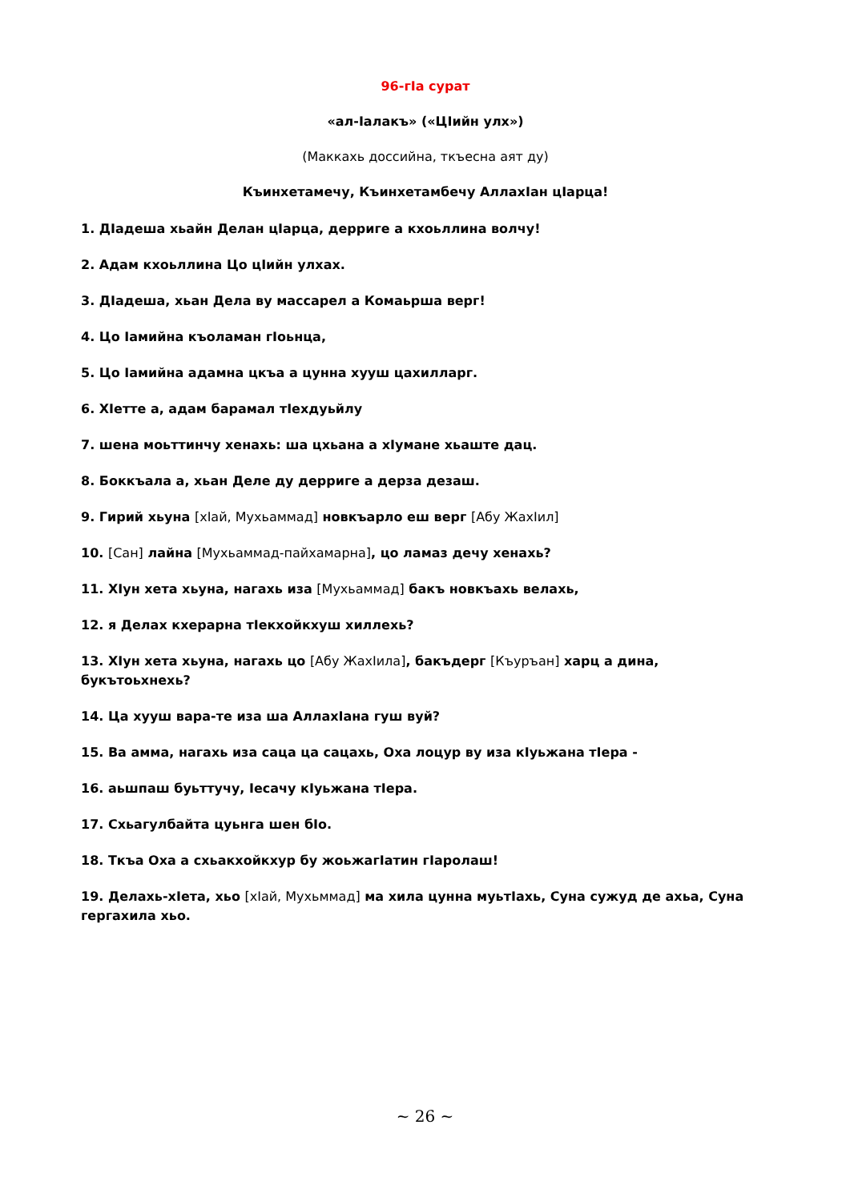96-гIа сурат
«ал-Iалакъ» («ЦIийн улх»)
(Маккахь доссийна, ткъесна аят ду)
Къинхетамечу, Къинхетамбечу АллахIан цIарца!
1. ДIадеша хьайн Делан цIарца, дерриге а кхоьллина волчу!
2. Адам кхоьллина Цо цIийн улхах.
3. ДIадеша, хьан Дела ву массарел а Комаьрша верг!
4. Цо Iамийна къоламан гIоьнца,
5. Цо Iамийна адамна цкъа а цунна хууш цахилларг.
6. ХIетте а, адам барамал тIехдуьйлу
7. шена моьттинчу хенахь: ша цхьана а хIумане хьаште дац.
8. Боккъала а, хьан Деле ду дерриге а дерза дезаш.
9. Гирий хьуна [хIай, Мухьаммад] новкъарло еш верг [Абу ЖахIил]
10. [Сан] лайна [Мухьаммад-пайхамарна], цо ламаз дечу хенахь?
11. ХIун хета хьуна, нагахь иза [Мухьаммад] бакъ новкъахь велахь,
12. я Делах кхерарна тIекхойкхуш хиллехь?
13. ХIун хета хьуна, нагахь цо [Абу ЖахIила], бакъдерг [Къуръан] харц а дина, букътоьхнехь?
14. Ца хууш вара-те иза ша АллахIана гуш вуй?
15. Ва амма, нагахь иза саца ца сацахь, Оха лоцур ву иза кIуьжана тIера -
16. аьшпаш буьттучу, Iесачу кIуьжана тIера.
17. Схьагулбайта цуьнга шен бIо.
18. Ткъа Оха а схьакхойкхур бу жоьжагIатин гIаролаш!
19. Делахь-хIета, хьо [хIай, Мухьммад] ма хила цунна муьтIахь, Суна сужуд де ахьа, Суна гергахила хьо.
~ 26 ~